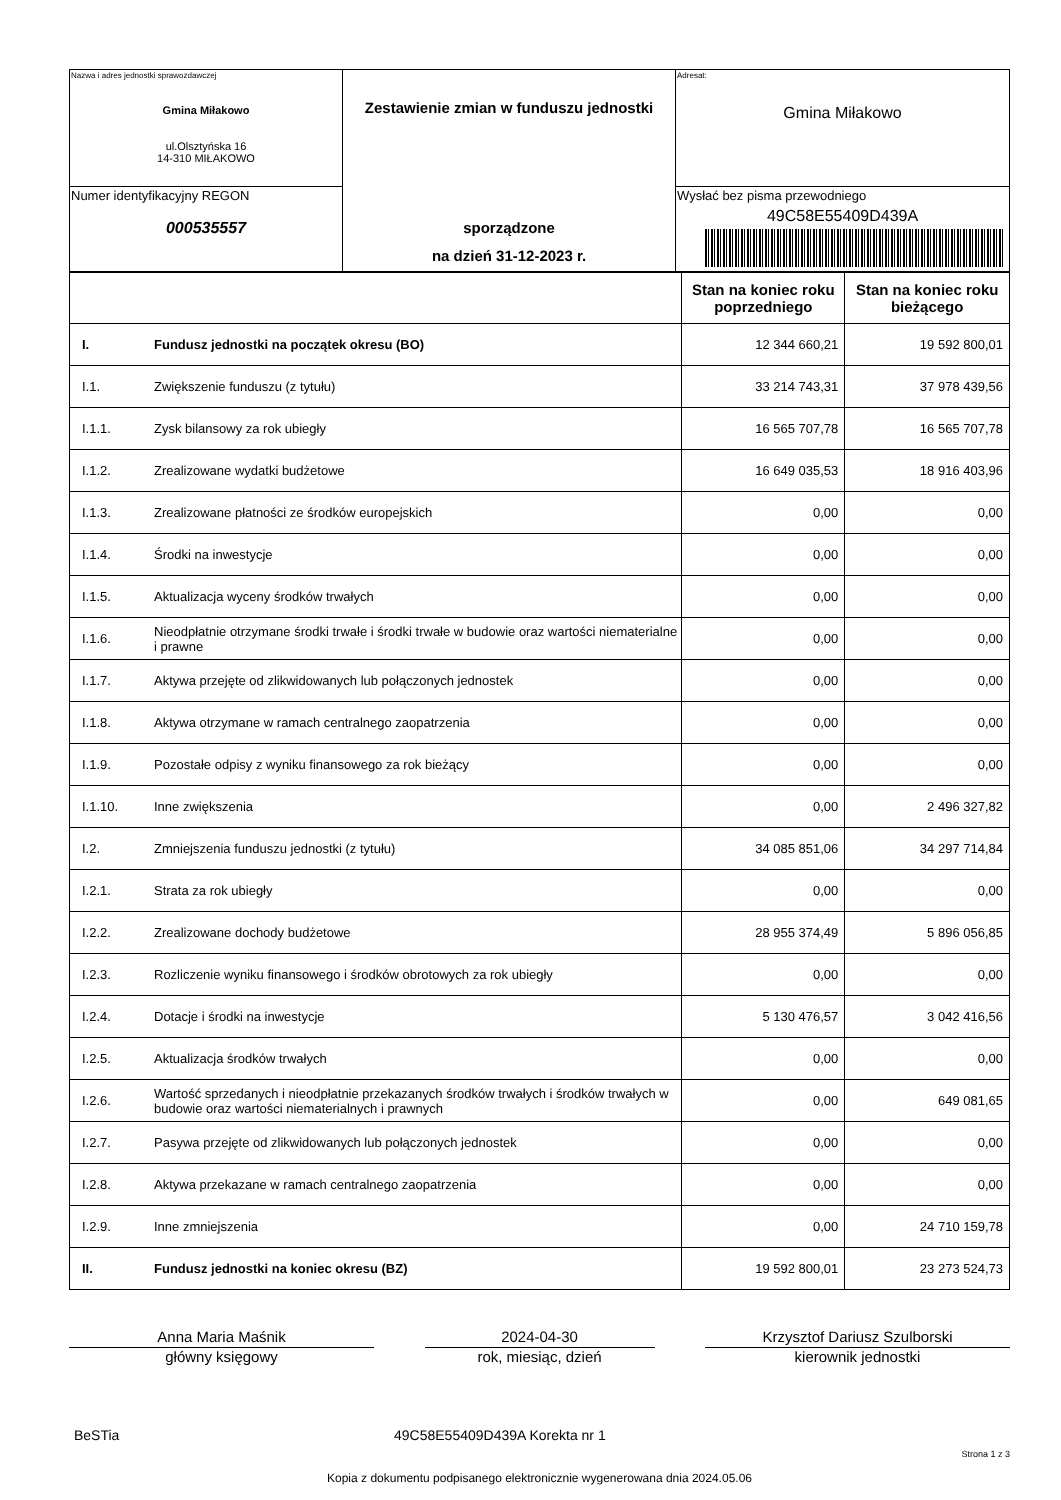| Nazwa i adres jednostki sprawozdawczej Gmina Miłakowo ul.Olsztyńska 16 14-310 MIŁAKOWO | Zestawienie zmian w funduszu jednostki sporządzone na dzień 31-12-2023 r. | Adresat: Gmina Miłakowo |
| Numer identyfikacyjny REGON 000535557 | | Wysłać bez pisma przewodniego 49C58E55409D439A |
| | | Stan na koniec roku poprzedniego | Stan na koniec roku bieżącego |
| --- | --- | --- | --- |
| I. | Fundusz jednostki na początek okresu (BO) | 12 344 660,21 | 19 592 800,01 |
| I.1. | Zwiększenie funduszu (z tytułu) | 33 214 743,31 | 37 978 439,56 |
| I.1.1. | Zysk bilansowy za rok ubiegły | 16 565 707,78 | 16 565 707,78 |
| I.1.2. | Zrealizowane wydatki budżetowe | 16 649 035,53 | 18 916 403,96 |
| I.1.3. | Zrealizowane płatności ze środków europejskich | 0,00 | 0,00 |
| I.1.4. | Środki na inwestycje | 0,00 | 0,00 |
| I.1.5. | Aktualizacja wyceny środków trwałych | 0,00 | 0,00 |
| I.1.6. | Nieodpłatnie otrzymane środki trwałe i środki trwałe w budowie oraz wartości niematerialne i prawne | 0,00 | 0,00 |
| I.1.7. | Aktywa przejęte od zlikwidowanych lub połączonych jednostek | 0,00 | 0,00 |
| I.1.8. | Aktywa otrzymane w ramach centralnego zaopatrzenia | 0,00 | 0,00 |
| I.1.9. | Pozostałe odpisy z wyniku finansowego za rok bieżący | 0,00 | 0,00 |
| I.1.10. | Inne zwiększenia | 0,00 | 2 496 327,82 |
| I.2. | Zmniejszenia funduszu jednostki (z tytułu) | 34 085 851,06 | 34 297 714,84 |
| I.2.1. | Strata za rok ubiegły | 0,00 | 0,00 |
| I.2.2. | Zrealizowane dochody budżetowe | 28 955 374,49 | 5 896 056,85 |
| I.2.3. | Rozliczenie wyniku finansowego i środków obrotowych za rok ubiegły | 0,00 | 0,00 |
| I.2.4. | Dotacje i środki na inwestycje | 5 130 476,57 | 3 042 416,56 |
| I.2.5. | Aktualizacja środków trwałych | 0,00 | 0,00 |
| I.2.6. | Wartość sprzedanych i nieodpłatnie przekazanych środków trwałych i środków trwałych w budowie oraz wartości niematerialnych i prawnych | 0,00 | 649 081,65 |
| I.2.7. | Pasywa przejęte od zlikwidowanych lub połączonych jednostek | 0,00 | 0,00 |
| I.2.8. | Aktywa przekazane w ramach centralnego zaopatrzenia | 0,00 | 0,00 |
| I.2.9. | Inne zmniejszenia | 0,00 | 24 710 159,78 |
| II. | Fundusz jednostki na koniec okresu (BZ) | 19 592 800,01 | 23 273 524,73 |
Anna Maria Maśnik
główny księgowy
2024-04-30
rok, miesiąc, dzień
Krzysztof Dariusz Szulborski
kierownik jednostki
BeSTia 49C58E55409D439A Korekta nr 1
Strona 1 z 3
Kopia z dokumentu podpisanego elektronicznie wygenerowana dnia 2024.05.06